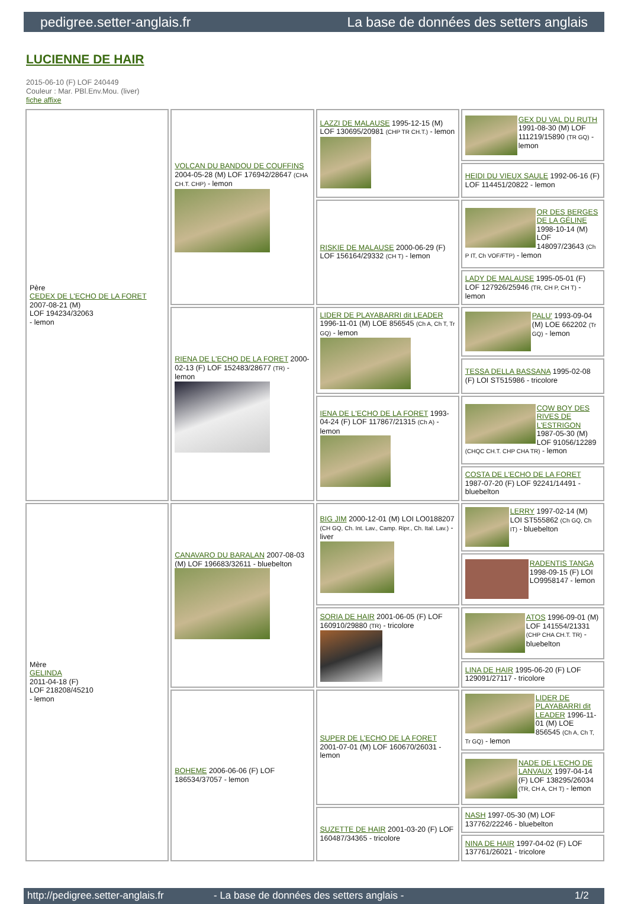pedigree.setter-anglais.fr La base de données des setters anglais
LUCIENNE DE HAIR
2015-06-10 (F) LOF 240449
Couleur : Mar. PBl.Env.Mou. (liver)
fiche affixe
| Père CEDEX DE L'ECHO DE LA FORET 2007-08-21 (M) LOF 194234/32063 - lemon | VOLCAN DU BANDOU DE COUFFINS 2004-05-28 (M) LOF 176942/28647 (CHA CH.T. CHP) - lemon | LAZZI DE MALAUSE 1995-12-15 (M) LOF 130695/20981 (CHP TR CH.T.) - lemon | GEX DU VAL DU RUTH 1991-08-30 (M) LOF 111219/15890 (TR GQ) - lemon |
| | | | HEIDI DU VIEUX SAULE 1992-06-16 (F) LOF 114451/20822 - lemon |
| | | RISKIE DE MALAUSE 2000-06-29 (F) LOF 156164/29332 (CH T) - lemon | OR DES BERGES DE LA GÉLINE 1998-10-14 (M) LOF 148097/23643 (Ch P IT, Ch VOF/FTP) - lemon |
| | | | LADY DE MALAUSE 1995-05-01 (F) LOF 127926/25946 (TR, CH P, CH T) - lemon |
| | RIENA DE L'ECHO DE LA FORET 2000-02-13 (F) LOF 152483/28677 (TR) - lemon | LIDER DE PLAYABARRI dit LEADER 1996-11-01 (M) LOE 856545 (Ch A, Ch T, Tr GQ) - lemon | PALU' 1993-09-04 (M) LOE 662202 (Tr GQ) - lemon |
| | | | TESSA DELLA BASSANA 1995-02-08 (F) LOI ST515986 - tricolore |
| | | IENA DE L'ECHO DE LA FORET 1993-04-24 (F) LOF 117867/21315 (Ch A) - lemon | COW BOY DES RIVES DE L'ESTRIGON 1987-05-30 (M) LOF 91056/12289 (CHQC CH.T. CHP CHA TR) - lemon |
| | | | COSTA DE L'ECHO DE LA FORET 1987-07-20 (F) LOF 92241/14491 - bluebelton |
| Mère GELINDA 2011-04-18 (F) LOF 218208/45210 - lemon | CANAVARO DU BARALAN 2007-08-03 (M) LOF 196683/32611 - bluebelton | BIG JIM 2000-12-01 (M) LOI LO0188207 (CH GQ, Ch. Int. Lav., Camp. Ripr., Ch. Ital. Lav.) - liver | LERRY 1997-02-14 (M) LOI ST555862 (Ch GQ, Ch IT) - bluebelton |
| | | | RADENTIS TANGA 1998-09-15 (F) LOI LO9958147 - lemon |
| | | SORIA DE HAIR 2001-06-05 (F) LOF 160910/29880 (TR) - tricolore | ATOS 1996-09-01 (M) LOF 141554/21331 (CHP CHA CH.T. TR) - bluebelton |
| | | | LINA DE HAIR 1995-06-20 (F) LOF 129091/27117 - tricolore |
| | BOHEME 2006-06-06 (F) LOF 186534/37057 - lemon | SUPER DE L'ECHO DE LA FORET 2001-07-01 (M) LOF 160670/26031 - lemon | LIDER DE PLAYABARRI dit LEADER 1996-11-01 (M) LOE 856545 (Ch A, Ch T, Tr GQ) - lemon |
| | | | NADE DE L'ECHO DE LANVAUX 1997-04-14 (F) LOF 138295/26034 (TR, CH A, CH T) - lemon |
| | | SUZETTE DE HAIR 2001-03-20 (F) LOF 160487/34365 - tricolore | NASH 1997-05-30 (M) LOF 137762/22246 - bluebelton |
| | | | NINA DE HAIR 1997-04-02 (F) LOF 137761/26021 - tricolore |
http://pedigree.setter-anglais.fr - La base de données des setters anglais - 1/2